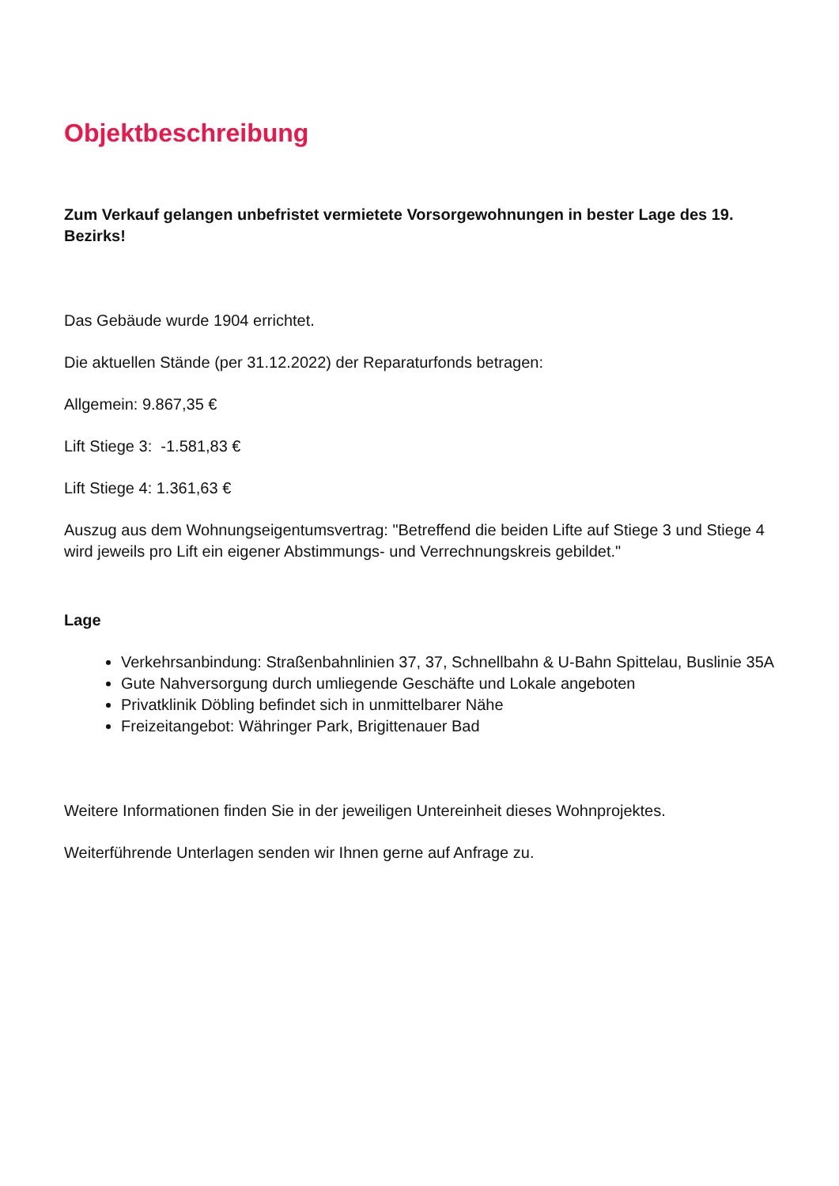Objektbeschreibung
Zum Verkauf gelangen unbefristet vermietete Vorsorgewohnungen in bester Lage des 19. Bezirks!
Das Gebäude wurde 1904 errichtet.
Die aktuellen Stände (per 31.12.2022) der Reparaturfonds betragen:
Allgemein: 9.867,35 €
Lift Stiege 3: -1.581,83 €
Lift Stiege 4: 1.361,63 €
Auszug aus dem Wohnungseigentumsvertrag: "Betreffend die beiden Lifte auf Stiege 3 und Stiege 4 wird jeweils pro Lift ein eigener Abstimmungs- und Verrechnungskreis gebildet."
Lage
Verkehrsanbindung: Straßenbahnlinien 37, 37, Schnellbahn & U-Bahn Spittelau, Buslinie 35A
Gute Nahversorgung durch umliegende Geschäfte und Lokale angeboten
Privatklinik Döbling befindet sich in unmittelbarer Nähe
Freizeitangebot: Währinger Park, Brigittenauer Bad
Weitere Informationen finden Sie in der jeweiligen Untereinheit dieses Wohnprojektes.
Weiterführende Unterlagen senden wir Ihnen gerne auf Anfrage zu.